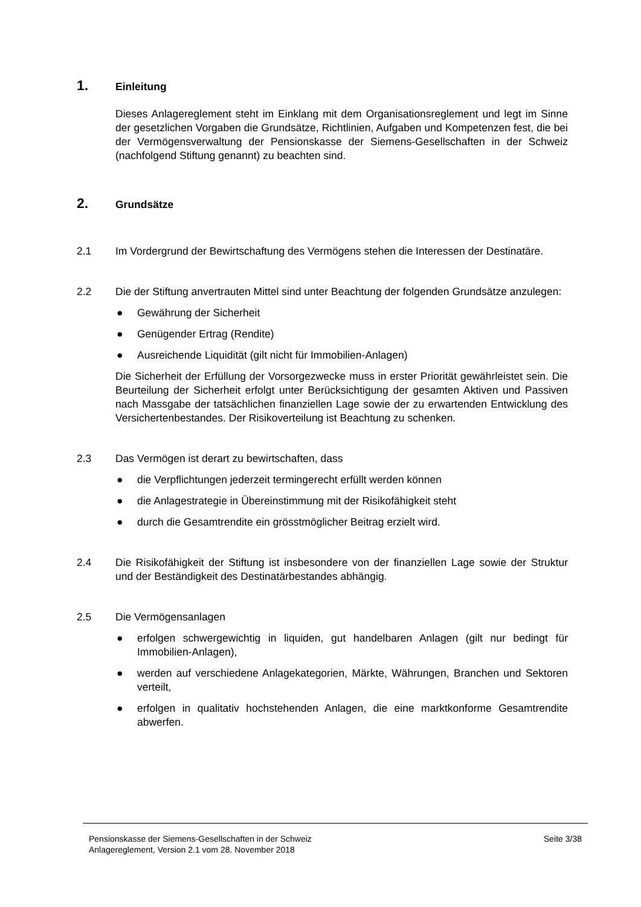1. Einleitung
Dieses Anlagereglement steht im Einklang mit dem Organisationsreglement und legt im Sinne der gesetzlichen Vorgaben die Grundsätze, Richtlinien, Aufgaben und Kompetenzen fest, die bei der Vermögensverwaltung der Pensionskasse der Siemens-Gesellschaften in der Schweiz (nachfolgend Stiftung genannt) zu beachten sind.
2. Grundsätze
2.1 Im Vordergrund der Bewirtschaftung des Vermögens stehen die Interessen der Destinatäre.
2.2 Die der Stiftung anvertrauten Mittel sind unter Beachtung der folgenden Grundsätze anzulegen:
● Gewährung der Sicherheit
● Genügender Ertrag (Rendite)
● Ausreichende Liquidität (gilt nicht für Immobilien-Anlagen)
Die Sicherheit der Erfüllung der Vorsorgezwecke muss in erster Priorität gewährleistet sein. Die Beurteilung der Sicherheit erfolgt unter Berücksichtigung der gesamten Aktiven und Passiven nach Massgabe der tatsächlichen finanziellen Lage sowie der zu erwartenden Entwicklung des Versichertenbestandes. Der Risikoverteilung ist Beachtung zu schenken.
2.3 Das Vermögen ist derart zu bewirtschaften, dass
● die Verpflichtungen jederzeit termingerecht erfüllt werden können
● die Anlagestrategie in Übereinstimmung mit der Risikofähigkeit steht
● durch die Gesamtrendite ein grösstmöglicher Beitrag erzielt wird.
2.4 Die Risikofähigkeit der Stiftung ist insbesondere von der finanziellen Lage sowie der Struktur und der Beständigkeit des Destinatärbestandes abhängig.
2.5 Die Vermögensanlagen
● erfolgen schwergewichtig in liquiden, gut handelbaren Anlagen (gilt nur bedingt für Immobilien-Anlagen),
● werden auf verschiedene Anlagekategorien, Märkte, Währungen, Branchen und Sektoren verteilt,
● erfolgen in qualitativ hochstehenden Anlagen, die eine marktkonforme Gesamtrendite abwerfen.
Pensionskasse der Siemens-Gesellschaften in der Schweiz
Anlagereglement, Version 2.1 vom 28. November 2018
Seite 3/38